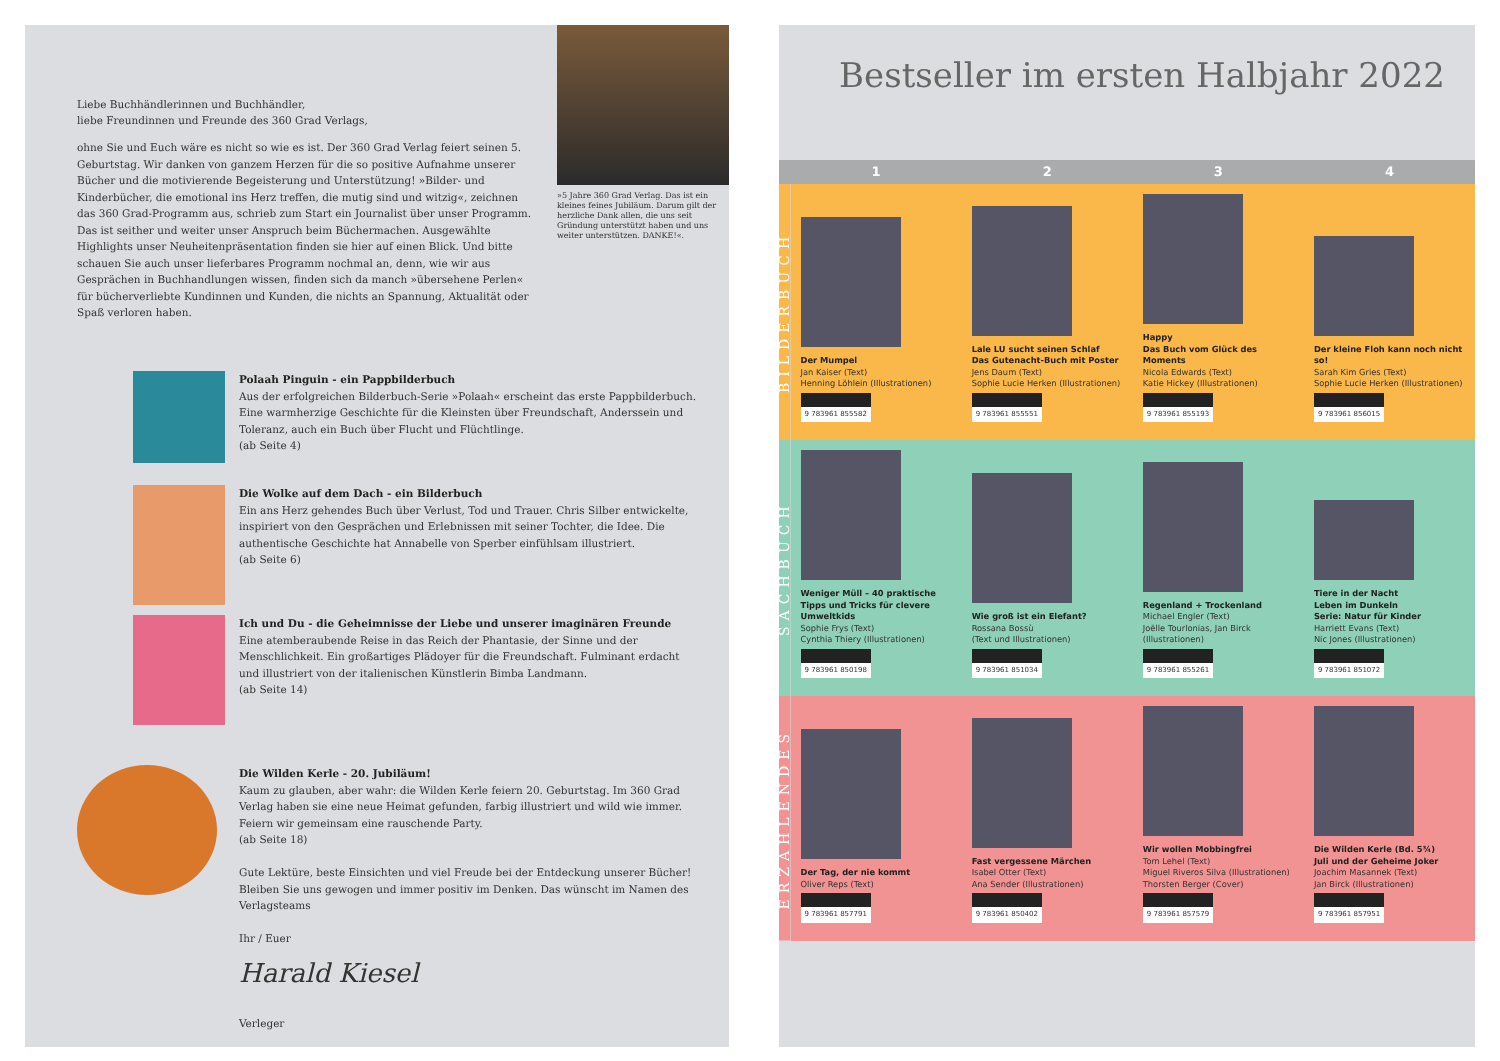Liebe Buchhändlerinnen und Buchhändler,
liebe Freundinnen und Freunde des 360 Grad Verlags,
ohne Sie und Euch wäre es nicht so wie es ist. Der 360 Grad Verlag feiert seinen 5. Geburtstag. Wir danken von ganzem Herzen für die so positive Aufnahme unserer Bücher und die motivierende Begeisterung und Unterstützung! »Bilder- und Kinderbücher, die emotional ins Herz treffen, die mutig sind und witzig«, zeichnen das 360 Grad-Programm aus, schrieb zum Start ein Journalist über unser Programm. Das ist seither und weiter unser Anspruch beim Büchermachen. Ausgewählte Highlights unser Neuheitenpräsentation finden sie hier auf einen Blick. Und bitte schauen Sie auch unser lieferbares Programm nochmal an, denn, wie wir aus Gesprächen in Buchhandlungen wissen, finden sich da manch »übersehene Perlen« für bücherverliebte Kundinnen und Kunden, die nichts an Spannung, Aktualität oder Spaß verloren haben.
»5 Jahre 360 Grad Verlag. Das ist ein kleines feines Jubiläum. Darum gilt der herzliche Dank allen, die uns seit Gründung unterstützt haben und uns weiter unterstützen. DANKE!«.
Polaah Pinguin - ein Pappbilderbuch
Aus der erfolgreichen Bilderbuch-Serie »Polaah« erscheint das erste Pappbilderbuch. Eine warmherzige Geschichte für die Kleinsten über Freundschaft, Anderssein und Toleranz, auch ein Buch über Flucht und Flüchtlinge.
(ab Seite 4)
Die Wolke auf dem Dach - ein Bilderbuch
Ein ans Herz gehendes Buch über Verlust, Tod und Trauer. Chris Silber entwickelte, inspiriert von den Gesprächen und Erlebnissen mit seiner Tochter, die Idee. Die authentische Geschichte hat Annabelle von Sperber einfühlsam illustriert.
(ab Seite 6)
Ich und Du - die Geheimnisse der Liebe und unserer imaginären Freunde
Eine atemberaubende Reise in das Reich der Phantasie, der Sinne und der Menschlichkeit. Ein großartiges Plädoyer für die Freundschaft. Fulminant erdacht und illustriert von der italienischen Künstlerin Bimba Landmann.
(ab Seite 14)
Die Wilden Kerle - 20. Jubiläum!
Kaum zu glauben, aber wahr: die Wilden Kerle feiern 20. Geburtstag. Im 360 Grad Verlag haben sie eine neue Heimat gefunden, farbig illustriert und wild wie immer. Feiern wir gemeinsam eine rauschende Party.
(ab Seite 18)
Gute Lektüre, beste Einsichten und viel Freude bei der Entdeckung unserer Bücher! Bleiben Sie uns gewogen und immer positiv im Denken. Das wünscht im Namen des Verlagsteams
Ihr / Euer
Harald Kiesel
Verleger
Bestseller im ersten Halbjahr 2022
| | 1 | 2 | 3 | 4 |
| --- | --- | --- | --- | --- |
| BILDERBUCH | Der Mumpel Jan Kaiser (Text) Henning Löhlein (Illustrationen) 9 783961 855582 | Lale LU sucht seinen Schlaf Das Gutenacht-Buch mit Poster Jens Daum (Text) Sophie Lucie Herken (Illustrationen) 9 783961 855551 | Happy Das Buch vom Glück des Moments Nicola Edwards (Text) Katie Hickey (Illustrationen) 9 783961 855193 | Der kleine Floh kann noch nicht so! Sarah Kim Gries (Text) Sophie Lucie Herken (Illustrationen) 9 783961 856015 |
| SACHBUCH | Weniger Müll – 40 praktische Tipps und Tricks für clevere Umweltkids Sophie Frys (Text) Cynthia Thiery (Illustrationen) 9 783961 850198 | Wie groß ist ein Elefant? Rossana Bossù (Text und Illustrationen) 9 783961 851034 | Regenland + Trockenland Michael Engler (Text) Joëlle Tourlonias, Jan Birck (Illustrationen) 9 783961 855261 | Tiere in der Nacht Leben im Dunkeln Serie: Natur für Kinder Harriett Evans (Text) Nic Jones (Illustrationen) 9 783961 851072 |
| ERZÄHLENDES | Der Tag, der nie kommt Oliver Reps (Text) 9 783961 857791 | Fast vergessene Märchen Isabel Otter (Text) Ana Sender (Illustrationen) 9 783961 850402 | Wir wollen Mobbingfrei Tom Lehel (Text) Miguel Riveros Silva (Illustrationen) Thorsten Berger (Cover) 9 783961 857579 | Die Wilden Kerle (Bd. 5¾) Juli und der Geheime Joker Joachim Masannek (Text) Jan Birck (Illustrationen) 9 783961 857951 |